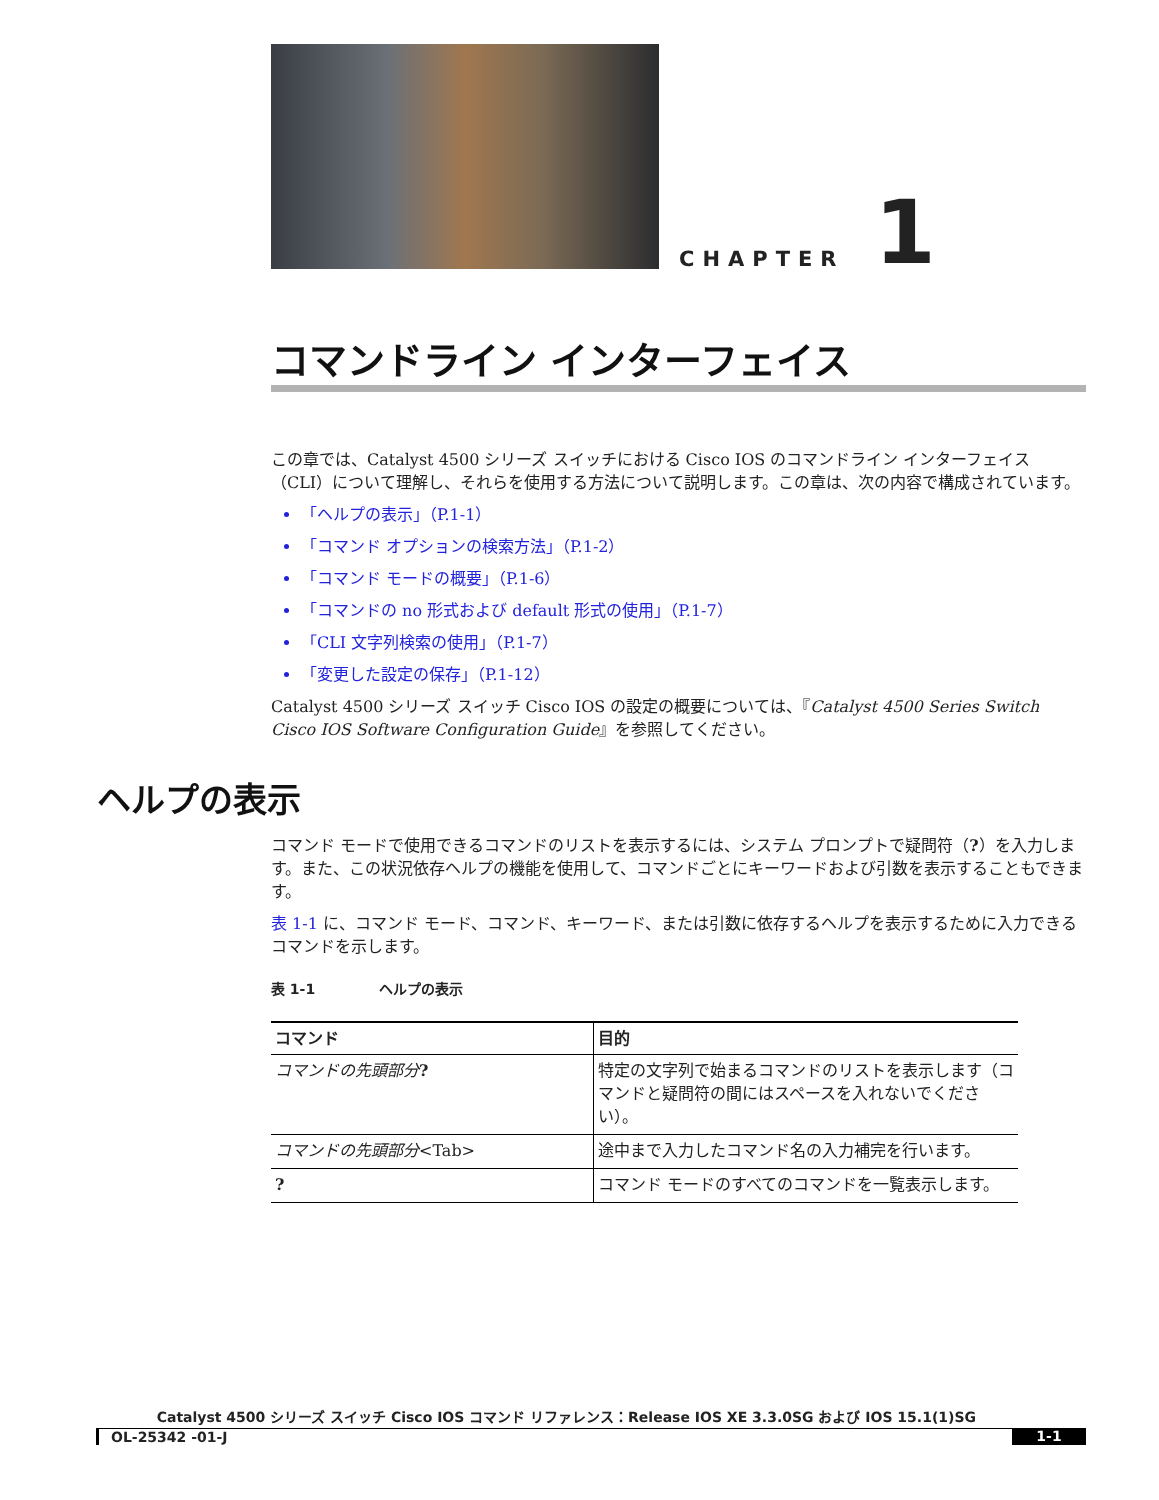CHAPTER
1
コマンドライン インターフェイス
この章では、Catalyst 4500 シリーズ スイッチにおける Cisco IOS のコマンドライン インターフェイス（CLI）について理解し、それらを使用する方法について説明します。この章は、次の内容で構成されています。
「ヘルプの表示」（P.1-1）
「コマンド オプションの検索方法」（P.1-2）
「コマンド モードの概要」（P.1-6）
「コマンドの no 形式および default 形式の使用」（P.1-7）
「CLI 文字列検索の使用」（P.1-7）
「変更した設定の保存」（P.1-12）
Catalyst 4500 シリーズ スイッチ Cisco IOS の設定の概要については、『Catalyst 4500 Series Switch Cisco IOS Software Configuration Guide』を参照してください。
ヘルプの表示
コマンド モードで使用できるコマンドのリストを表示するには、システム プロンプトで疑問符（?）を入力します。また、この状況依存ヘルプの機能を使用して、コマンドごとにキーワードおよび引数を表示することもできます。
表 1-1 に、コマンド モード、コマンド、キーワード、または引数に依存するヘルプを表示するために入力できるコマンドを示します。
表 1-1 ヘルプの表示
| コマンド | 目的 |
| --- | --- |
| コマンドの先頭部分 ? | 特定の文字列で始まるコマンドのリストを表示します（コマンドと疑問符の間にはスペースを入れないでください）。 |
| コマンドの先頭部分 <Tab> | 途中まで入力したコマンド名の入力補完を行います。 |
| ? | コマンド モードのすべてのコマンドを一覧表示します。 |
Catalyst 4500 シリーズ スイッチ Cisco IOS コマンド リファレンス：Release IOS XE 3.3.0SG および IOS 15.1(1)SG
OL-25342 -01-J 1-1